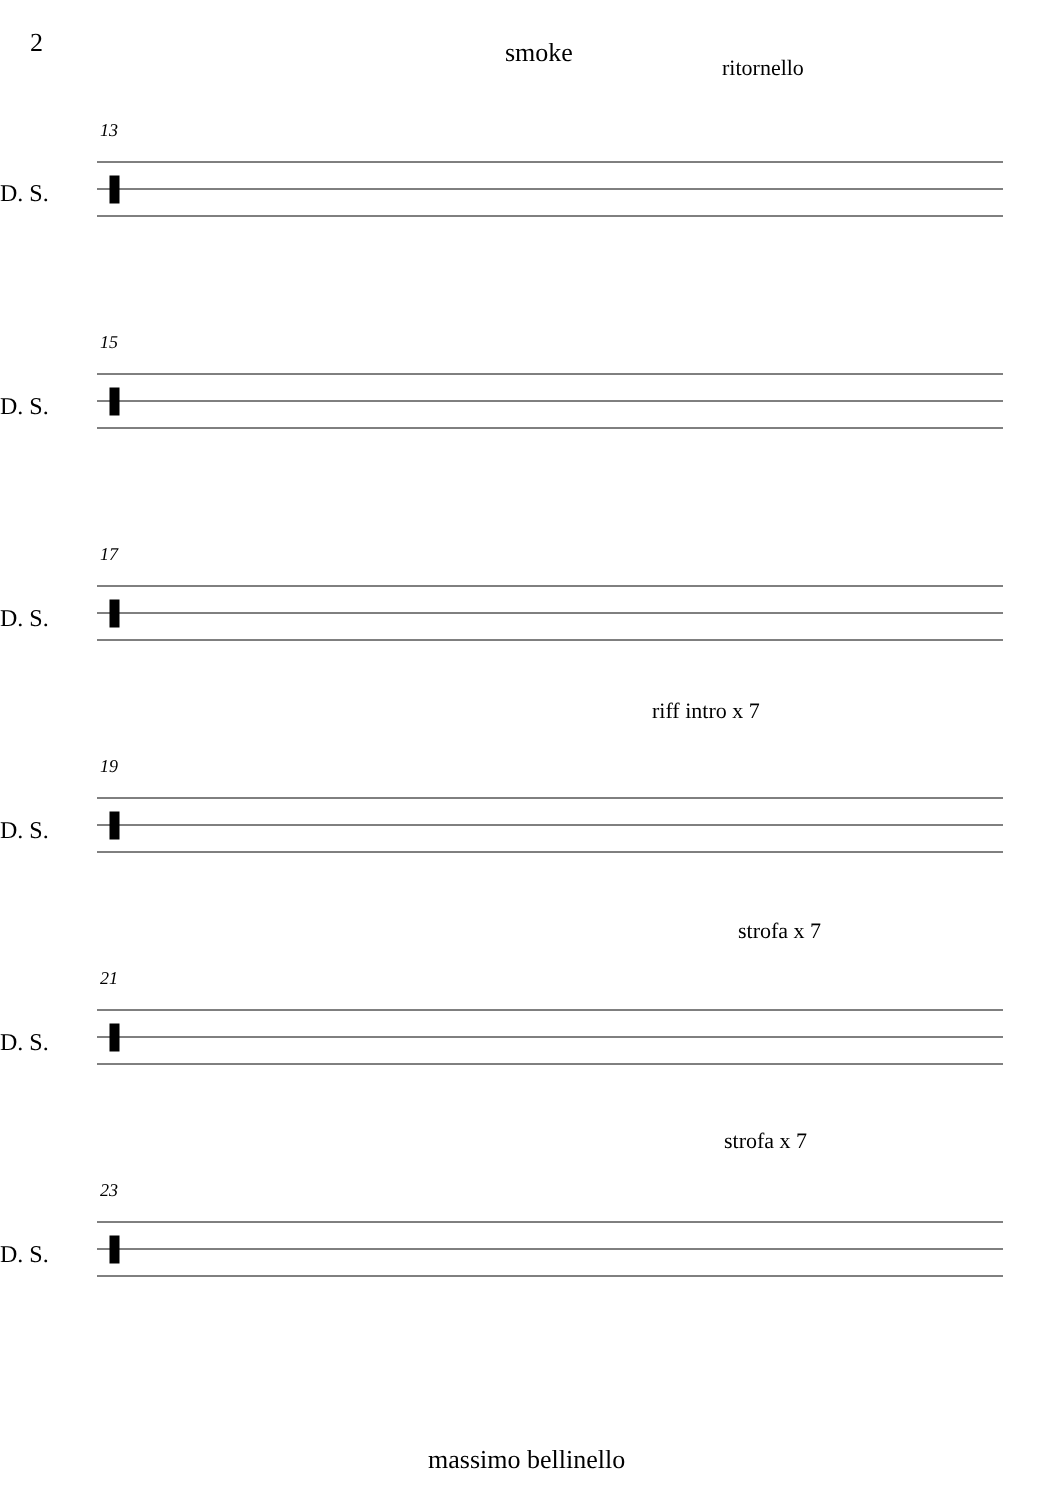2 smoke ritornello
riff intro x 7
strofa x 7
strofa x 7
13
D. S.
15
D. S.
17
D. S.
19
D. S.
21
D. S.
23
D. S.
massimo bellinello